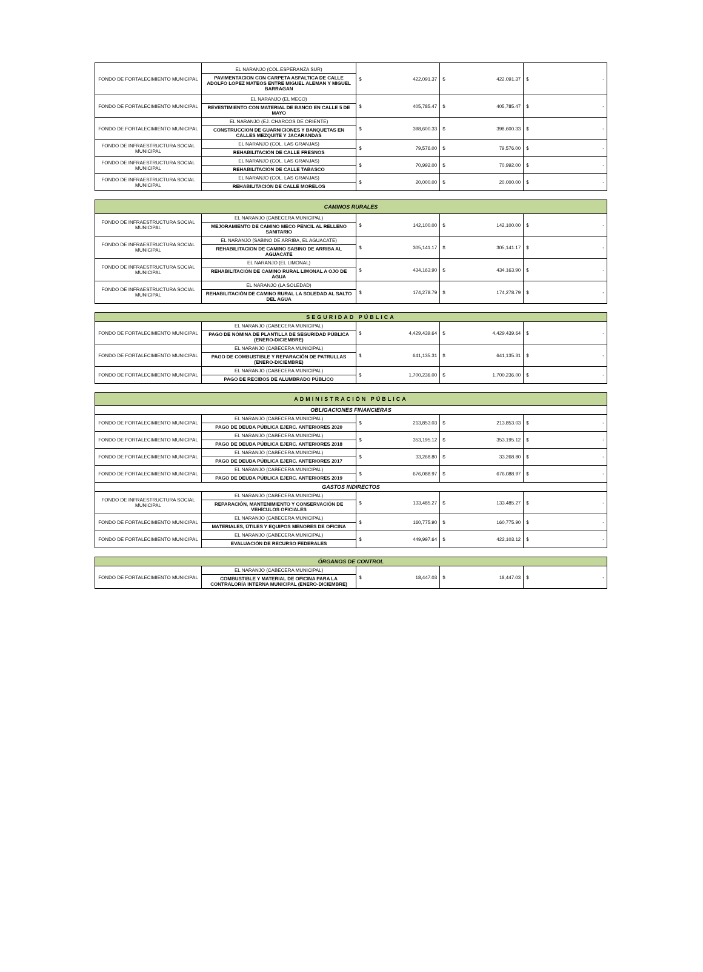| FONDO DE FORTALECIMIENTO MUNICIPAL | EL NARANJO (COL.ESPERANZA SUR) PAVIMENTACION CON CARPETA ASFALTICA DE CALLE ADOLFO LOPEZ MATEOS ENTRE MIGUEL ALEMAN Y MIGUEL BARRAGAN | $ 422,091.37 | $ 422,091.37 | $ - |
| FONDO DE FORTALECIMIENTO MUNICIPAL | EL NARANJO (EL MECO) REVESTIMIENTO CON MATERIAL DE BANCO EN CALLE 5 DE MAYO | $ 405,785.47 | $ 405,785.47 | $ - |
| FONDO DE FORTALECIMIENTO MUNICIPAL | EL NARANJO (EJ. CHARCOS DE ORIENTE) CONSTRUCCION DE GUARNICIONES Y BANQUETAS EN CALLES MEZQUITE Y JACARANDAS | $ 398,600.33 | $ 398,600.33 | $ - |
| FONDO DE INFRAESTRUCTURA SOCIAL MUNICIPAL | EL NARANJO (COL. LAS GRANJAS) REHABILITACIÓN DE CALLE FRESNOS | $ 79,576.00 | $ 79,576.00 | $ - |
| FONDO DE INFRAESTRUCTURA SOCIAL MUNICIPAL | EL NARANJO (COL. LAS GRANJAS) REHABILITACIÓN DE CALLE TABASCO | $ 70,992.00 | $ 70,992.00 | $ - |
| FONDO DE INFRAESTRUCTURA SOCIAL MUNICIPAL | EL NARANJO (COL. LAS GRANJAS) REHABILITACIÓN DE CALLE MORELOS | $ 20,000.00 | $ 20,000.00 | $ - |
| CAMINOS RURALES | | | | |
| FONDO DE INFRAESTRUCTURA SOCIAL MUNICIPAL | EL NARANJO (CABECERA MUNICIPAL) MEJORAMIENTO DE CAMINO MECO PENCIL AL RELLENO SANITARIO | $ 142,100.00 | $ 142,100.00 | $ - |
| FONDO DE INFRAESTRUCTURA SOCIAL MUNICIPAL | EL NARANJO (SABINO DE ARRIBA, EL AGUACATE) REHABILITACION DE CAMINO SABINO DE ARRIBA AL AGUACATE | $ 305,141.17 | $ 305,141.17 | $ - |
| FONDO DE INFRAESTRUCTURA SOCIAL MUNICIPAL | EL NARANJO (EL LIMONAL) REHABILITACIÓN DE CAMINO RURAL LIMONAL A OJO DE AGUA | $ 434,163.90 | $ 434,163.90 | $ - |
| FONDO DE INFRAESTRUCTURA SOCIAL MUNICIPAL | EL NARANJO (LA SOLEDAD) REHABILITACIÓN DE CAMINO RURAL LA SOLEDAD AL SALTO DEL AGUA | $ 174,278.79 | $ 174,278.79 | $ - |
| SEGURIDAD PÚBLICA | | | | |
| FONDO DE FORTALECIMIENTO MUNICIPAL | EL NARANJO (CABECERA MUNICIPAL) PAGO DE NÓMINA DE PLANTILLA DE SEGURIDAD PÚBLICA (ENERO-DICIEMBRE) | $ 4,429,439.64 | $ 4,429,439.64 | $ - |
| FONDO DE FORTALECIMIENTO MUNICIPAL | EL NARANJO (CABECERA MUNICIPAL) PAGO DE COMBUSTIBLE Y REPARACIÓN DE PATRULLAS (ENERO-DICIEMBRE) | $ 641,135.31 | $ 641,135.31 | $ - |
| FONDO DE FORTALECIMIENTO MUNICIPAL | EL NARANJO (CABECERA MUNICIPAL) PAGO DE RECIBOS DE ALUMBRADO PÚBLICO | $ 1,700,236.00 | $ 1,700,236.00 | $ - |
| ADMINISTRACIÓN PÚBLICA | | | | |
| OBLIGACIONES FINANCIERAS | | | | |
| FONDO DE FORTALECIMIENTO MUNICIPAL | EL NARANJO (CABECERA MUNICIPAL) PAGO DE DEUDA PÚBLICA EJERC. ANTERIORES 2020 | $ 213,853.03 | $ 213,853.03 | $ - |
| FONDO DE FORTALECIMIENTO MUNICIPAL | EL NARANJO (CABECERA MUNICIPAL) PAGO DE DEUDA PÚBLICA EJERC. ANTERIORES 2018 | $ 353,195.12 | $ 353,195.12 | $ - |
| FONDO DE FORTALECIMIENTO MUNICIPAL | EL NARANJO (CABECERA MUNICIPAL) PAGO DE DEUDA PÚBLICA EJERC. ANTERIORES 2017 | $ 33,268.80 | $ 33,268.80 | $ - |
| FONDO DE FORTALECIMIENTO MUNICIPAL | EL NARANJO (CABECERA MUNICIPAL) PAGO DE DEUDA PÚBLICA EJERC. ANTERIORES 2019 | $ 676,088.97 | $ 676,088.97 | $ - |
| GASTOS INDIRECTOS | | | | |
| FONDO DE INFRAESTRUCTURA SOCIAL MUNICIPAL | EL NARANJO (CABECERA MUNICIPAL) REPARACIÓN, MANTENIMIENTO Y CONSERVACIÓN DE VEHÍCULOS OFICIALES | $ 133,485.27 | $ 133,485.27 | $ - |
| FONDO DE FORTALECIMIENTO MUNICIPAL | EL NARANJO (CABECERA MUNICIPAL) MATERIALES, ÚTILES Y EQUIPOS MENORES DE OFICINA | $ 160,775.90 | $ 160,775.90 | $ - |
| FONDO DE FORTALECIMIENTO MUNICIPAL | EL NARANJO (CABECERA MUNICIPAL) EVALUACIÓN DE RECURSO FEDERALES | $ 449,997.64 | $ 422,103.12 | $ - |
| ÓRGANOS DE CONTROL | | | | |
| FONDO DE FORTALECIMIENTO MUNICIPAL | EL NARANJO (CABECERA MUNICIPAL) COMBUSTIBLE Y MATERIAL DE OFICINA PARA LA CONTRALORÍA INTERNA MUNICIPAL (ENERO-DICIEMBRE) | $ 18,447.03 | $ 18,447.03 | $ - |